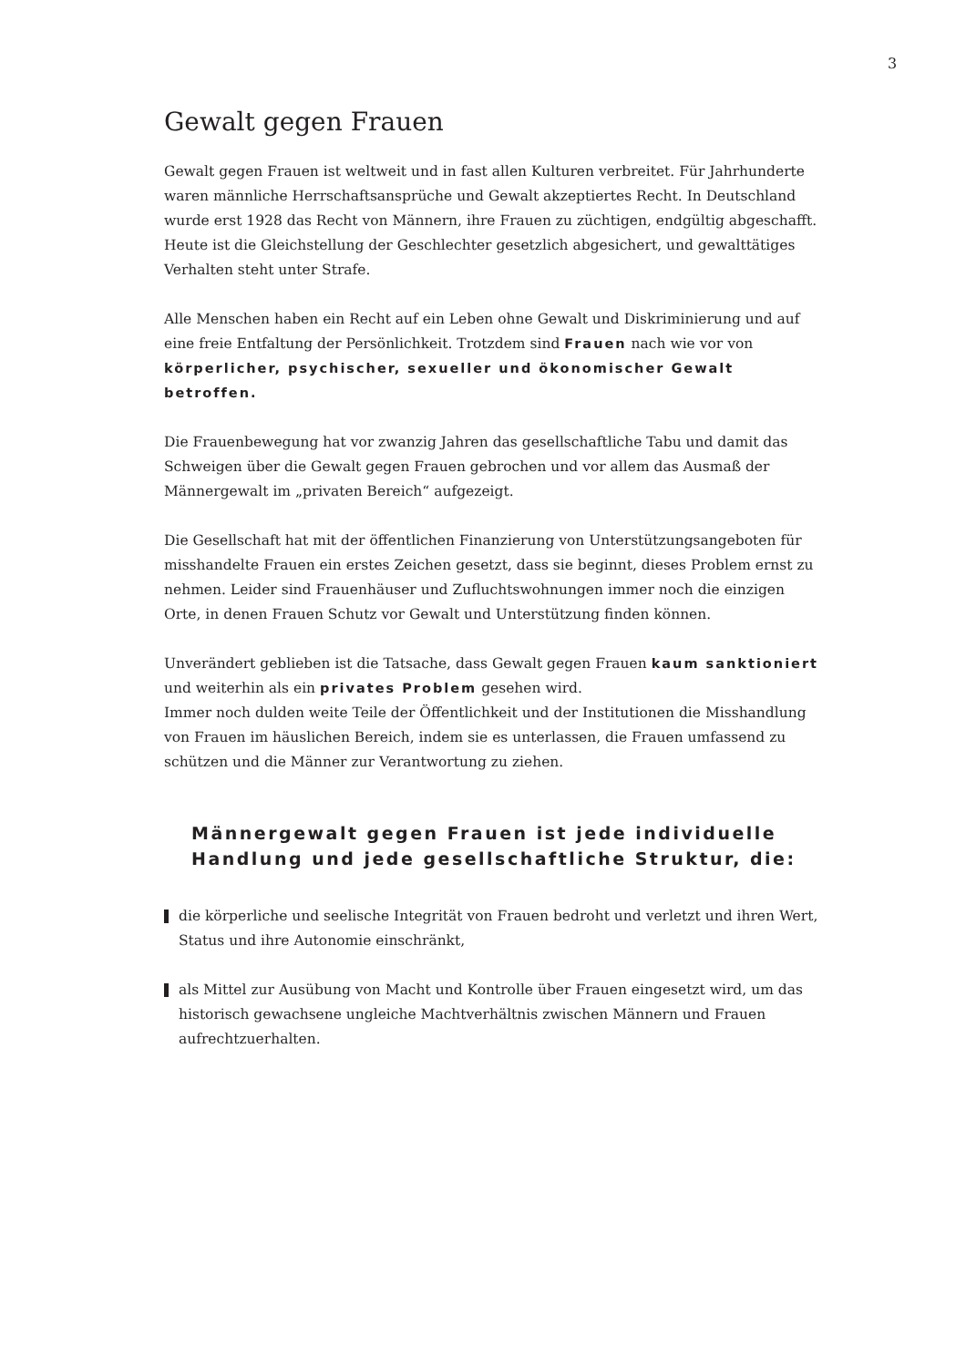3
Gewalt gegen Frauen
Gewalt gegen Frauen ist weltweit und in fast allen Kulturen verbreitet. Für Jahrhunderte waren männliche Herrschaftsansprüche und Gewalt akzeptiertes Recht. In Deutschland wurde erst 1928 das Recht von Männern, ihre Frauen zu züchtigen, endgültig abgeschafft. Heute ist die Gleichstellung der Geschlechter gesetzlich abgesichert, und gewalttätiges Verhalten steht unter Strafe.
Alle Menschen haben ein Recht auf ein Leben ohne Gewalt und Diskriminierung und auf eine freie Entfaltung der Persönlichkeit. Trotzdem sind Frauen nach wie vor von körperlicher, psychischer, sexueller und ökonomischer Gewalt betroffen.
Die Frauenbewegung hat vor zwanzig Jahren das gesellschaftliche Tabu und damit das Schweigen über die Gewalt gegen Frauen gebrochen und vor allem das Ausmaß der Männergewalt im „privaten Bereich“ aufgezeigt.
Die Gesellschaft hat mit der öffentlichen Finanzierung von Unterstützungsangeboten für misshandelte Frauen ein erstes Zeichen gesetzt, dass sie beginnt, dieses Problem ernst zu nehmen. Leider sind Frauenhäuser und Zufluchtswohnungen immer noch die einzigen Orte, in denen Frauen Schutz vor Gewalt und Unterstützung finden können.
Unverändert geblieben ist die Tatsache, dass Gewalt gegen Frauen kaum sanktioniert und weiterhin als ein privates Problem gesehen wird.
Immer noch dulden weite Teile der Öffentlichkeit und der Institutionen die Misshandlung von Frauen im häuslichen Bereich, indem sie es unterlassen, die Frauen umfassend zu schützen und die Männer zur Verantwortung zu ziehen.
Männergewalt gegen Frauen ist jede individuelle Handlung und jede gesellschaftliche Struktur, die:
die körperliche und seelische Integrität von Frauen bedroht und verletzt und ihren Wert, Status und ihre Autonomie einschränkt,
als Mittel zur Ausübung von Macht und Kontrolle über Frauen eingesetzt wird, um das historisch gewachsene ungleiche Machtverhältnis zwischen Männern und Frauen aufrechtzuerhalten.